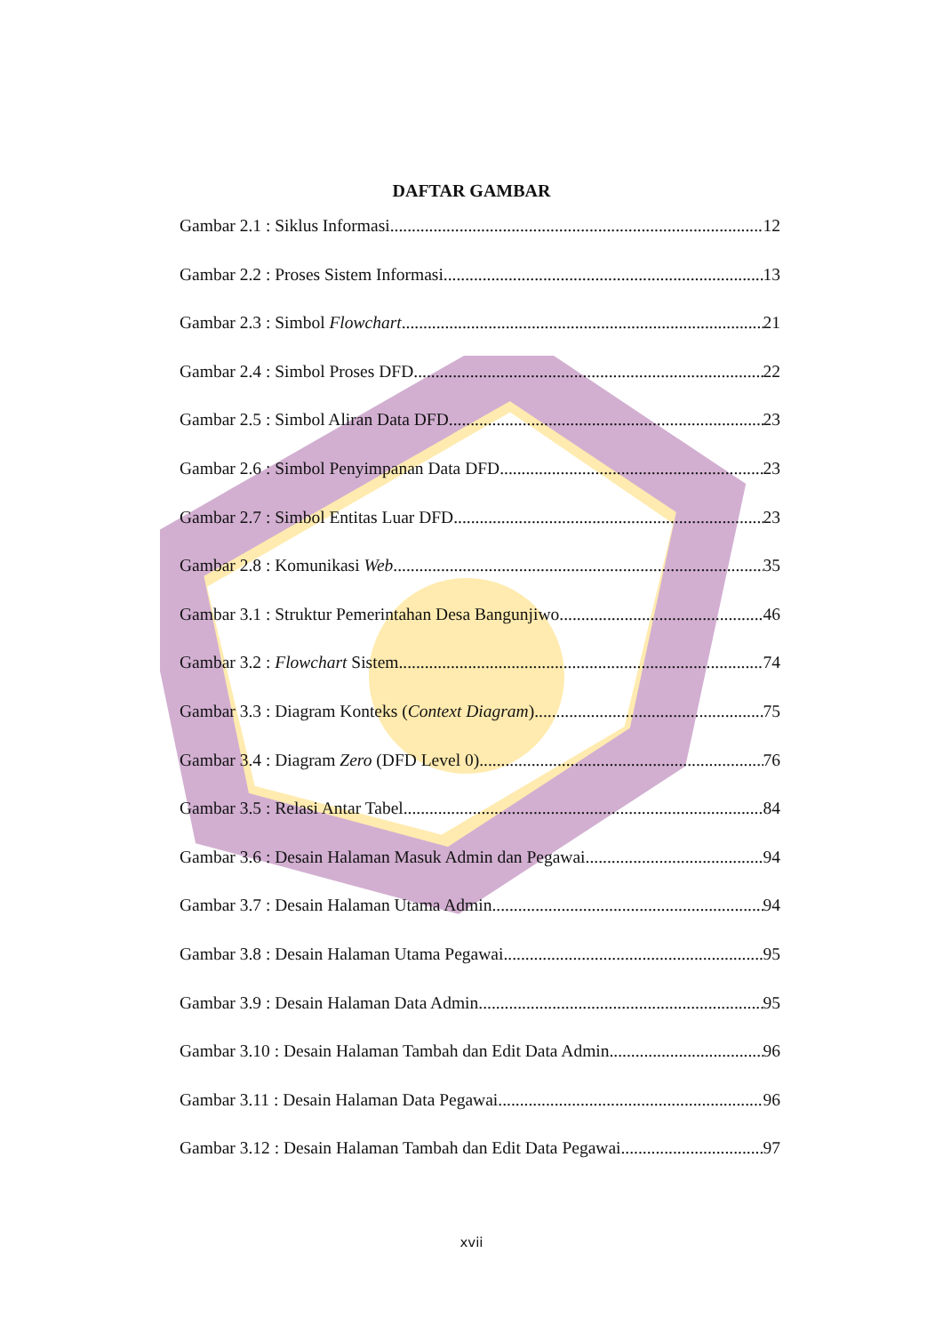DAFTAR GAMBAR
Gambar 2.1 : Siklus Informasi 12
Gambar 2.2 : Proses Sistem Informasi 13
Gambar 2.3 : Simbol Flowchart 21
Gambar 2.4 : Simbol Proses DFD 22
Gambar 2.5 : Simbol Aliran Data DFD 23
Gambar 2.6 : Simbol Penyimpanan Data DFD 23
Gambar 2.7 : Simbol Entitas Luar DFD 23
Gambar 2.8 : Komunikasi Web 35
Gambar 3.1 : Struktur Pemerintahan Desa Bangunjiwo 46
Gambar 3.2 : Flowchart Sistem 74
Gambar 3.3 : Diagram Konteks (Context Diagram) 75
Gambar 3.4 : Diagram Zero (DFD Level 0) 76
Gambar 3.5 : Relasi Antar Tabel 84
Gambar 3.6 : Desain Halaman Masuk Admin dan Pegawai 94
Gambar 3.7 : Desain Halaman Utama Admin 94
Gambar 3.8 : Desain Halaman Utama Pegawai 95
Gambar 3.9 : Desain Halaman Data Admin 95
Gambar 3.10 : Desain Halaman Tambah dan Edit Data Admin 96
Gambar 3.11 : Desain Halaman Data Pegawai 96
Gambar 3.12 : Desain Halaman Tambah dan Edit Data Pegawai 97
xvii